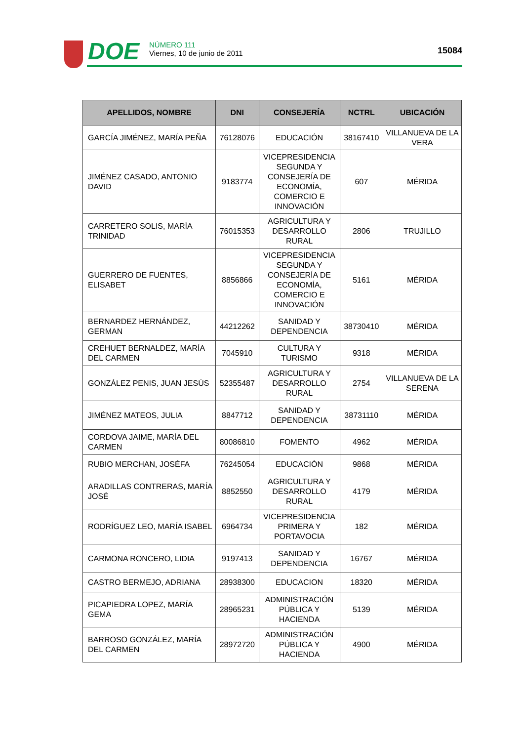DOE
NÚMERO 111
Viernes, 10 de junio de 2011
15084
| APELLIDOS, NOMBRE | DNI | CONSEJERÍA | NCTRL | UBICACIÓN |
| --- | --- | --- | --- | --- |
| GARCÍA JIMÉNEZ, MARÍA PEÑA | 76128076 | EDUCACIÓN | 38167410 | VILLANUEVA DE LA VERA |
| JIMÉNEZ CASADO, ANTONIO DAVID | 9183774 | VICEPRESIDENCIA SEGUNDA Y CONSEJERÍA DE ECONOMÍA, COMERCIO E INNOVACIÓN | 607 | MÉRIDA |
| CARRETERO SOLIS, MARÍA TRINIDAD | 76015353 | AGRICULTURA Y DESARROLLO RURAL | 2806 | TRUJILLO |
| GUERRERO DE FUENTES, ELISABET | 8856866 | VICEPRESIDENCIA SEGUNDA Y CONSEJERÍA DE ECONOMÍA, COMERCIO E INNOVACIÓN | 5161 | MÉRIDA |
| BERNARDEZ HERNÁNDEZ, GERMAN | 44212262 | SANIDAD Y DEPENDENCIA | 38730410 | MÉRIDA |
| CREHUET BERNALDEZ, MARÍA DEL CARMEN | 7045910 | CULTURA Y TURISMO | 9318 | MÉRIDA |
| GONZÁLEZ PENIS, JUAN JESÚS | 52355487 | AGRICULTURA Y DESARROLLO RURAL | 2754 | VILLANUEVA DE LA SERENA |
| JIMÉNEZ MATEOS, JULIA | 8847712 | SANIDAD Y DEPENDENCIA | 38731110 | MÉRIDA |
| CORDOVA JAIME, MARÍA DEL CARMEN | 80086810 | FOMENTO | 4962 | MÉRIDA |
| RUBIO MERCHAN, JOSÉFA | 76245054 | EDUCACIÓN | 9868 | MÉRIDA |
| ARADILLAS CONTRERAS, MARÍA JOSÉ | 8852550 | AGRICULTURA Y DESARROLLO RURAL | 4179 | MÉRIDA |
| RODRÍGUEZ LEO, MARÍA ISABEL | 6964734 | VICEPRESIDENCIA PRIMERA Y PORTAVOCIA | 182 | MÉRIDA |
| CARMONA RONCERO, LIDIA | 9197413 | SANIDAD Y DEPENDENCIA | 16767 | MÉRIDA |
| CASTRO BERMEJO, ADRIANA | 28938300 | EDUCACION | 18320 | MÉRIDA |
| PICAPIEDRA LOPEZ, MARÍA GEMA | 28965231 | ADMINISTRACIÓN PÚBLICA Y HACIENDA | 5139 | MÉRIDA |
| BARROSO GONZÁLEZ, MARÍA DEL CARMEN | 28972720 | ADMINISTRACIÓN PÚBLICA Y HACIENDA | 4900 | MÉRIDA |